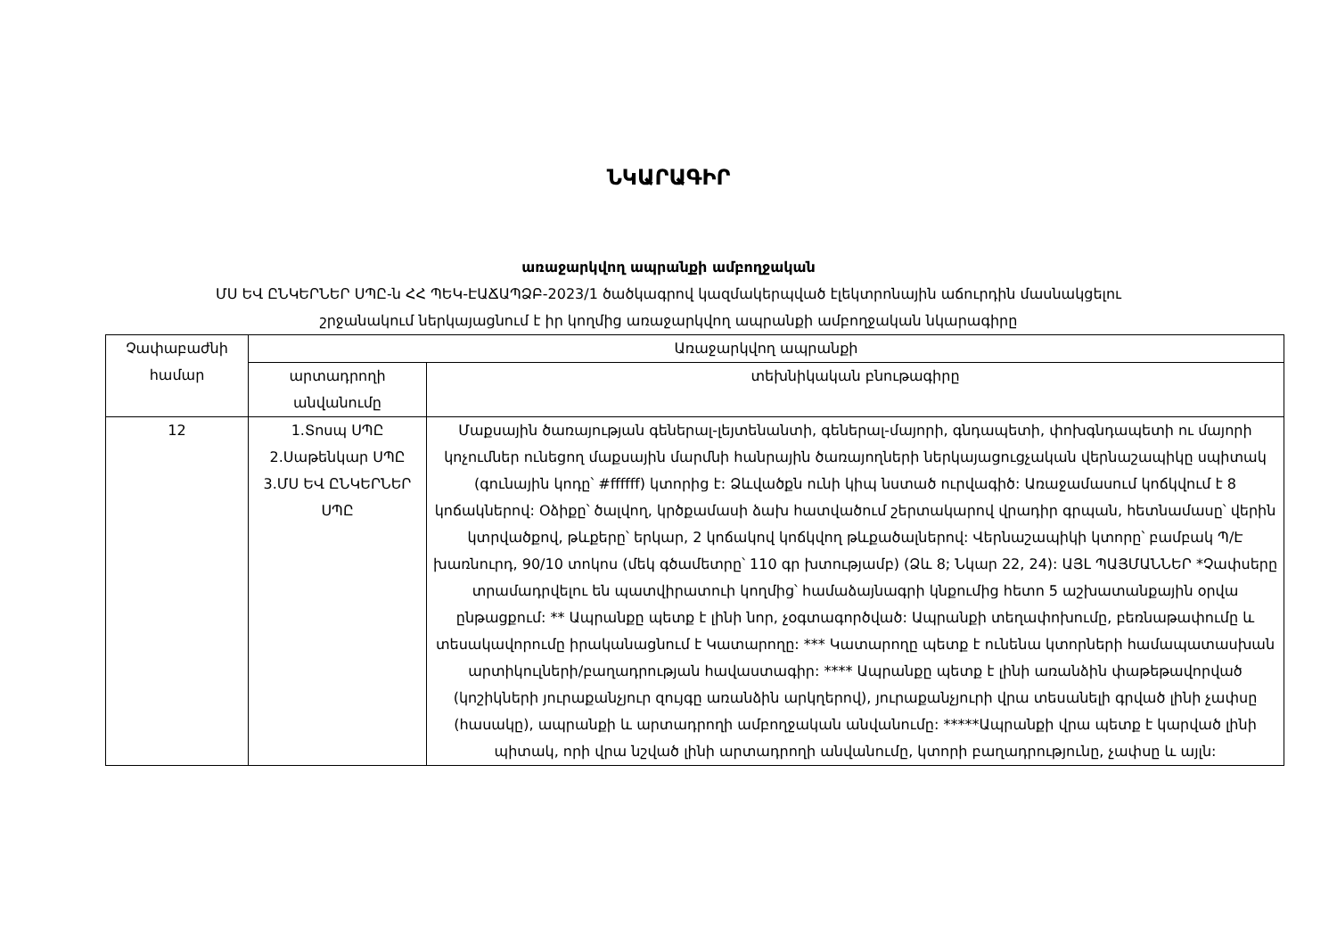ՆԿԱՐԱԳԻՐ
առաջարկվող ապրանքի ամբողջական
ՄՍ ԵՎ ԸՆԿԵՐՆԵՐ ՍՊԸ-ն ՀՀ ՊԵԿ-ԷԱՃԱՊՁԲ-2023/1 ծածկագրով կազմակերպված էլեկտրոնային աճուրդին մասնակցելու
շրջանակում ներկայացնում է իր կողմից առաջարկվող ապրանքի ամբողջական նկարագիրը
| Չափաբաժնի համար | Առաջարկվող ապրանքի | |
| --- | --- | --- |
| | արտադրողի անվանումը | տեխնիկական բնութագիրը |
| 12 | 1.Տոսպ ՍՊԸ 2.Սաթենկար ՍՊԸ 3.ՄՍ ԵՎ ԸՆԿԵՐՆԵՐ ՍՊԸ | Մաքսային ծառայության գեներալ-լեյտենանտի, գեներալ-մայորի, գնդապետի, փոխգնդապետի ու մայորի կոչումներ ունեցող մաքսային մարմնի հանրային ծառայողների ներկայացուցչական վերնաշապիկը սպիտակ (գունային կոդը՝ #ffffff) կտորից է: Ձևվածքն ունի կիպ նստած ուրվագիծ: Առաջամասում կոճկվում է 8 կոճակներով: Օձիքը՝ ծալվող, կրծքամասի ձախ հատվածում շերտակարով վրադիր գրպան, հետնամասը՝ վերին կտրվածքով, թևքերը՝ երկար, 2 կոճակով կոճկվող թևքածալներով: Վերնաշապիկի կտորը՝ բամբակ Պ/Է խառնուրդ, 90/10 տոկոս (մեկ գծամետրը՝ 110 գր խտությամբ) (Ձև 8; Նկար 22, 24): ԱՅԼ ՊԱՅՄԱՆՆԵՐ *Չափսերը տրամադրվելու են պատվիրատուի կողմից՝ համաձայնագրի կնքումից հետո 5 աշխատանքային օրվա ընթացքում: ** Ապրանքը պետք է լինի նոր, չօգտագործված: Ապրանքի տեղափոխումը, բեռնաթափումը և տեսակավորումը իրականացնում է Կատարողը: *** Կատարողը պետք է ունենա կտորների համապատասխան արտիկուլների/բաղադրության հավաստագիր: **** Ապրանքը պետք է լինի առանձին փաթեթավորված (կոշիկների յուրաքանչյուր զույգը առանձին արկղերով), յուրաքանչյուրի վրա տեսանելի գրված լինի չափսը (հասակը), ապրանքի և արտադրողի ամբողջական անվանումը: *****Ապրանքի վրա պետք է կարված լինի պիտակ, որի վրա նշված լինի արտադրողի անվանումը, կտորի բաղադրությունը, չափսը և այլն: |